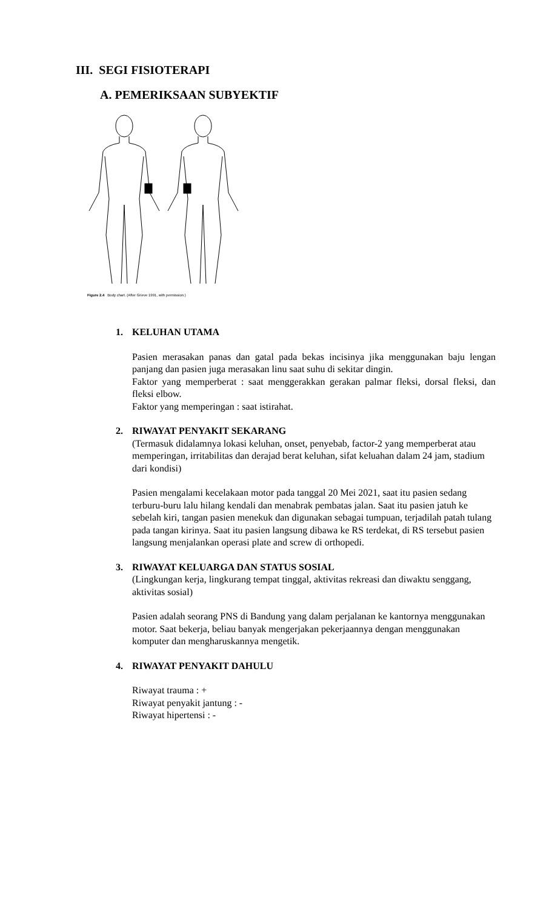III. SEGI FISIOTERAPI
A. PEMERIKSAAN SUBYEKTIF
Figure 2.4 Body chart. (After Grieve 1991, with permission.)
1. KELUHAN UTAMA
Pasien merasakan panas dan gatal pada bekas incisinya jika menggunakan baju lengan panjang dan pasien juga merasakan linu saat suhu di sekitar dingin.
Faktor yang memperberat : saat menggerakkan gerakan palmar fleksi, dorsal fleksi, dan fleksi elbow.
Faktor yang memperingan : saat istirahat.
2. RIWAYAT PENYAKIT SEKARANG
(Termasuk didalamnya lokasi keluhan, onset, penyebab, factor-2 yang memperberat atau memperingan, irritabilitas dan derajad berat keluhan, sifat keluahan dalam 24 jam, stadium dari kondisi)
Pasien mengalami kecelakaan motor pada tanggal 20 Mei 2021, saat itu pasien sedang terburu-buru lalu hilang kendali dan menabrak pembatas jalan. Saat itu pasien jatuh ke sebelah kiri, tangan pasien menekuk dan digunakan sebagai tumpuan, terjadilah patah tulang pada tangan kirinya. Saat itu pasien langsung dibawa ke RS terdekat, di RS tersebut pasien langsung menjalankan operasi plate and screw di orthopedi.
3. RIWAYAT KELUARGA DAN STATUS SOSIAL
(Lingkungan kerja, lingkurang tempat tinggal, aktivitas rekreasi dan diwaktu senggang, aktivitas sosial)
Pasien adalah seorang PNS di Bandung yang dalam perjalanan ke kantornya menggunakan motor. Saat bekerja, beliau banyak mengerjakan pekerjaannya dengan menggunakan komputer dan mengharuskannya mengetik.
4. RIWAYAT PENYAKIT DAHULU
Riwayat trauma : +
Riwayat penyakit jantung : -
Riwayat hipertensi : -